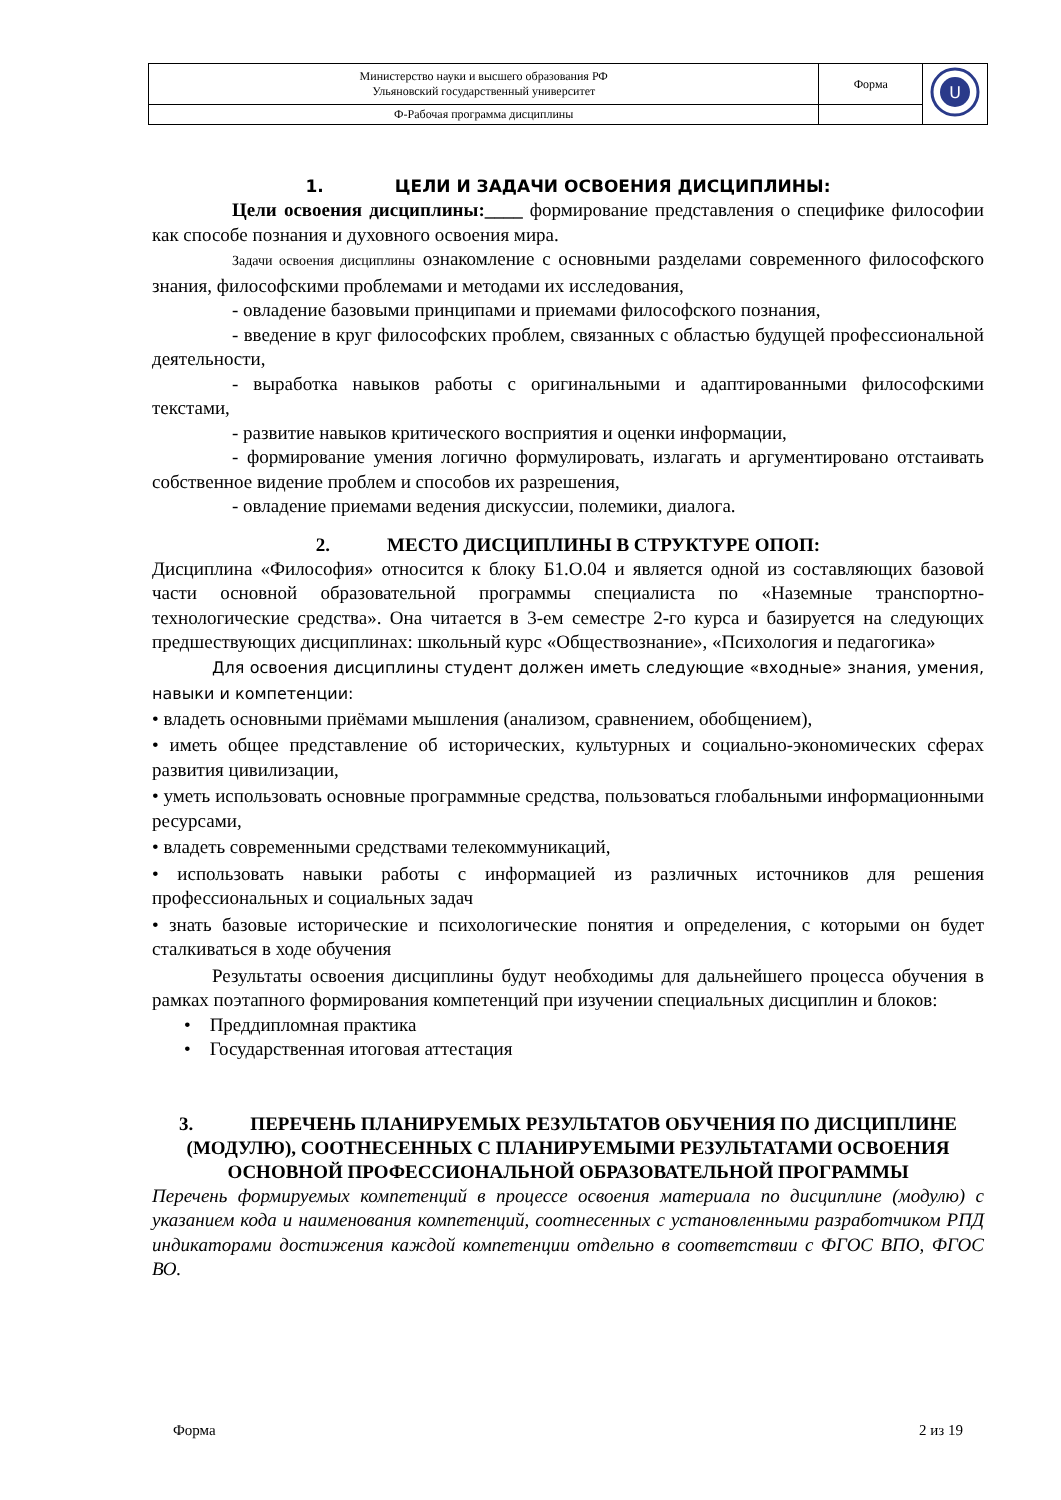| Министерство науки и высшего образования РФ Ульяновский государственный университет | Форма | U |
| Ф-Рабочая программа дисциплины | | |
1. ЦЕЛИ И ЗАДАЧИ ОСВОЕНИЯ ДИСЦИПЛИНЫ:
Цели освоения дисциплины:____ формирование представления о специфике философии как способе познания и духовного освоения мира.
Задачи освоения дисциплины ознакомление с основными разделами современного философского знания, философскими проблемами и методами их исследования,
- овладение базовыми принципами и приемами философского познания,
- введение в круг философских проблем, связанных с областью будущей профессиональной деятельности,
- выработка навыков работы с оригинальными и адаптированными философскими текстами,
- развитие навыков критического восприятия и оценки информации,
- формирование умения логично формулировать, излагать и аргументировано отстаивать собственное видение проблем и способов их разрешения,
- овладение приемами ведения дискуссии, полемики, диалога.
2. МЕСТО ДИСЦИПЛИНЫ В СТРУКТУРЕ ОПОП:
Дисциплина «Философия» относится к блоку Б1.О.04 и является одной из составляющих базовой части основной образовательной программы специалиста по «Наземные транспортно-технологические средства». Она читается в 3-ем семестре 2-го курса и базируется на следующих предшествующих дисциплинах: школьный курс «Обществознание», «Психология и педагогика»
Для освоения дисциплины студент должен иметь следующие «входные» знания, умения, навыки и компетенции:
• владеть основными приёмами мышления (анализом, сравнением, обобщением),
• иметь общее представление об исторических, культурных и социально-экономических сферах развития цивилизации,
• уметь использовать основные программные средства, пользоваться глобальными информационными ресурсами,
• владеть современными средствами телекоммуникаций,
• использовать навыки работы с информацией из различных источников для решения профессиональных и социальных задач
• знать базовые исторические и психологические понятия и определения, с которыми он будет сталкиваться в ходе обучения
Результаты освоения дисциплины будут необходимы для дальнейшего процесса обучения в рамках поэтапного формирования компетенций при изучении специальных дисциплин и блоков:
• Преддипломная практика
• Государственная итоговая аттестация
3. ПЕРЕЧЕНЬ ПЛАНИРУЕМЫХ РЕЗУЛЬТАТОВ ОБУЧЕНИЯ ПО ДИСЦИПЛИНЕ (МОДУЛЮ), СООТНЕСЕННЫХ С ПЛАНИРУЕМЫМИ РЕЗУЛЬТАТАМИ ОСВОЕНИЯ ОСНОВНОЙ ПРОФЕССИОНАЛЬНОЙ ОБРАЗОВАТЕЛЬНОЙ ПРОГРАММЫ
Перечень формируемых компетенций в процессе освоения материала по дисциплине (модулю) с указанием кода и наименования компетенций, соотнесенных с установленными разработчиком РПД индикаторами достижения каждой компетенции отдельно в соответствии с ФГОС ВПО, ФГОС ВО.
Форма 2 из 19